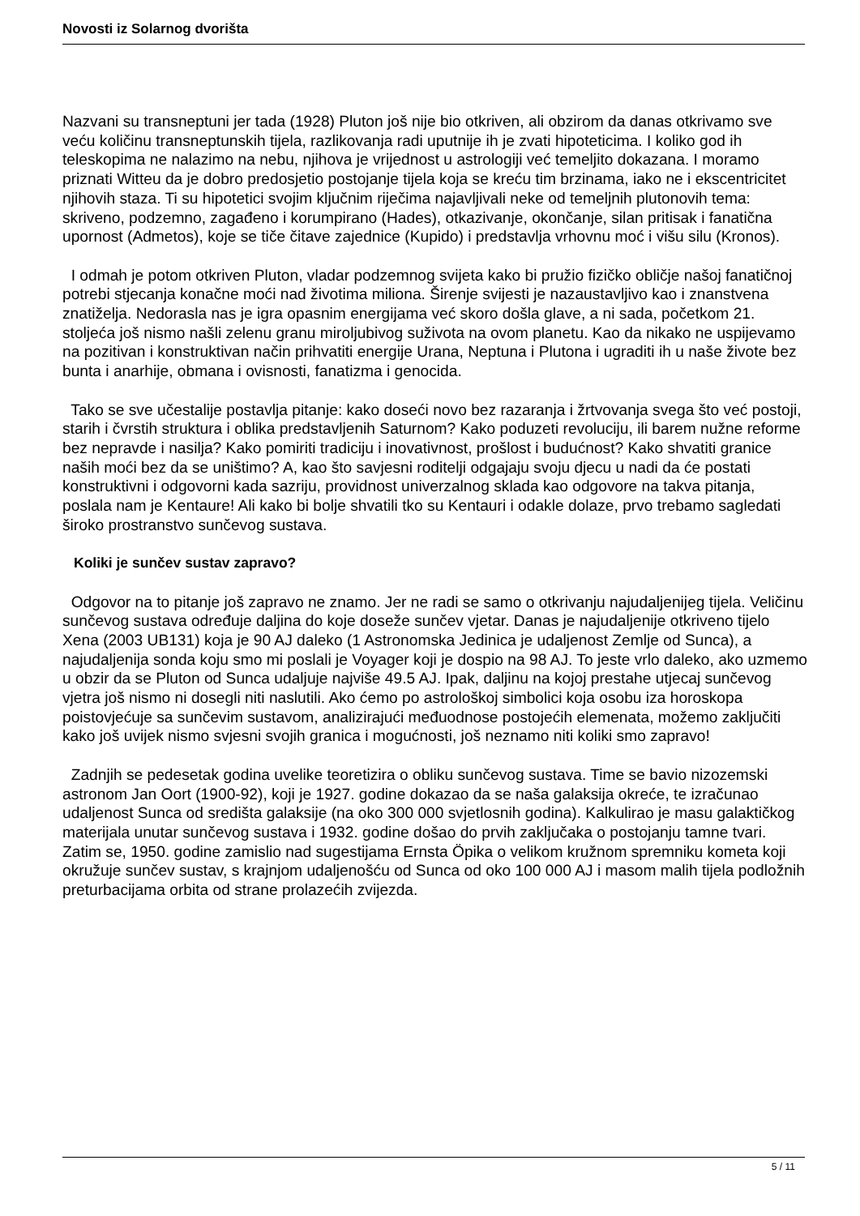Novosti iz Solarnog dvorišta
Nazvani su transneptuni jer tada (1928) Pluton još nije bio otkriven, ali obzirom da danas otkrivamo sve veću količinu transneptunskih tijela, razlikovanja radi uputnije ih je zvati hipoteticima. I koliko god ih teleskopima ne nalazimo na nebu, njihova je vrijednost u astrologiji već temeljito dokazana. I moramo priznati Witteu da je dobro predosjetio postojanje tijela koja se kreću tim brzinama, iako ne i ekscentricitet njihovih staza. Ti su hipotetici svojim ključnim riječima najavljivali neke od temeljnih plutonovih tema: skriveno, podzemno, zagađeno i korumpirano (Hades), otkazivanje, okončanje, silan pritisak i fanatična upornost (Admetos), koje se tiče čitave zajednice (Kupido) i predstavlja vrhovnu moć i višu silu (Kronos).
I odmah je potom otkriven Pluton, vladar podzemnog svijeta kako bi pružio fizičko obličje našoj fanatičnoj potrebi stjecanja konačne moći nad životima miliona. Širenje svijesti je nazaustavljivo kao i znanstvena znatiželja. Nedorasla nas je igra opasnim energijama već skoro došla glave, a ni sada, početkom 21. stoljeća još nismo našli zelenu granu miroljubivog suživota na ovom planetu. Kao da nikako ne uspijevamo na pozitivan i konstruktivan način prihvatiti energije Urana, Neptuna i Plutona i ugraditi ih u naše živote bez bunta i anarhije, obmana i ovisnosti, fanatizma i genocida.
Tako se sve učestalije postavlja pitanje: kako doseći novo bez razaranja i žrtvovanja svega što već postoji, starih i čvrstih struktura i oblika predstavljenih Saturnom? Kako poduzeti revoluciju, ili barem nužne reforme bez nepravde i nasilja? Kako pomiriti tradiciju i inovativnost, prošlost i budućnost? Kako shvatiti granice naših moći bez da se uništimo? A, kao što savjesni roditelji odgajaju svoju djecu u nadi da će postati konstruktivni i odgovorni kada sazriju, providnost univerzalnog sklada kao odgovore na takva pitanja, poslala nam je Kentaure! Ali kako bi bolje shvatili tko su Kentauri i odakle dolaze, prvo trebamo sagledati široko prostranstvo sunčevog sustava.
Koliki je sunčev sustav zapravo?
Odgovor na to pitanje još zapravo ne znamo. Jer ne radi se samo o otkrivanju najudaljenijeg tijela. Veličinu sunčevog sustava određuje daljina do koje doseže sunčev vjetar. Danas je najudaljenije otkriveno tijelo Xena (2003 UB131) koja je 90 AJ daleko (1 Astronomska Jedinica je udaljenost Zemlje od Sunca), a najudaljenija sonda koju smo mi poslali je Voyager koji je dospio na 98 AJ. To jeste vrlo daleko, ako uzmemo u obzir da se Pluton od Sunca udaljuje najviše 49.5 AJ. Ipak, daljinu na kojoj prestahe utjecaj sunčevog vjetra još nismo ni dosegli niti naslutili. Ako ćemo po astrološkoj simbolici koja osobu iza horoskopa poistovjećuje sa sunčevim sustavom, analizirajući međuodnose postojećih elemenata, možemo zaključiti kako još uvijek nismo svjesni svojih granica i mogućnosti, još neznamo niti koliki smo zapravo!
Zadnjih se pedesetak godina uvelike teoretizira o obliku sunčevog sustava. Time se bavio nizozemski astronom Jan Oort (1900-92), koji je 1927. godine dokazao da se naša galaksija okreće, te izračunao udaljenost Sunca od središta galaksije (na oko 300 000 svjetlosnih godina). Kalkulirao je masu galaktičkog materijala unutar sunčevog sustava i 1932. godine došao do prvih zaključaka o postojanju tamne tvari. Zatim se, 1950. godine zamislio nad sugestijama Ernsta Öpika o velikom kružnom spremniku kometa koji okružuje sunčev sustav, s krajnjom udaljenošću od Sunca od oko 100 000 AJ i masom malih tijela podložnih preturbacijama orbita od strane prolazećih zvijezda.
5 / 11